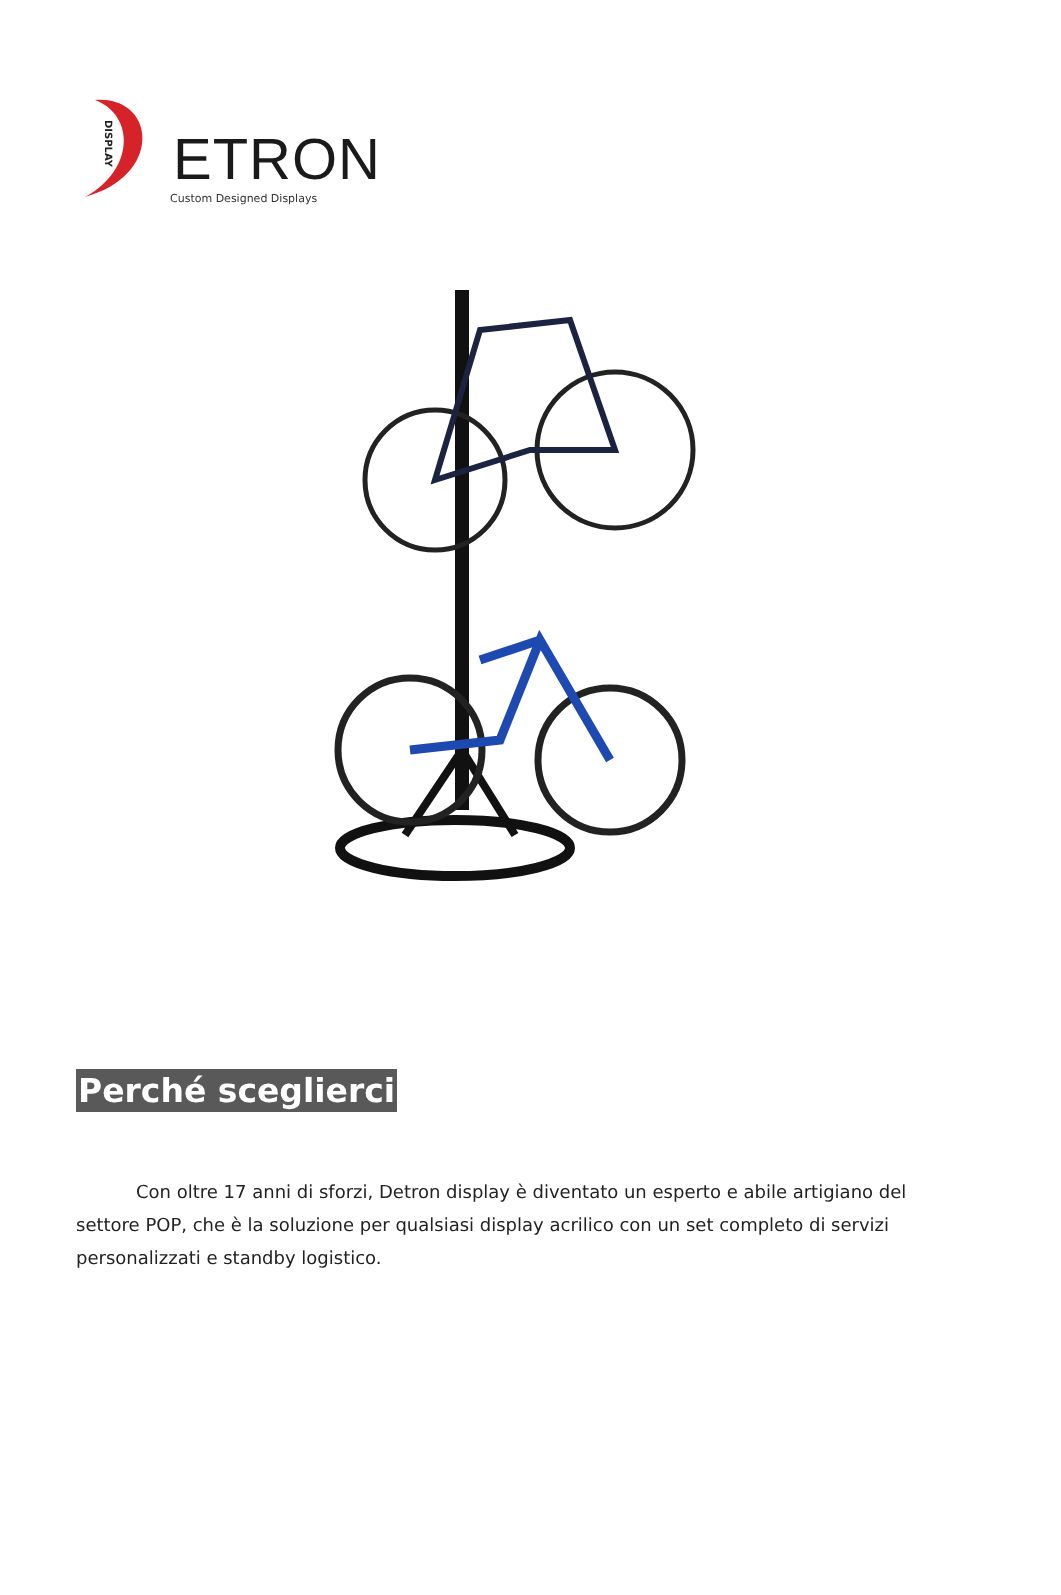DISPLAY
ETRON
Custom Designed Displays
Perché sceglierci
Con oltre 17 anni di sforzi, Detron display è diventato un esperto e abile artigiano del settore POP, che è la soluzione per qualsiasi display acrilico con un set completo di servizi personalizzati e standby logistico.